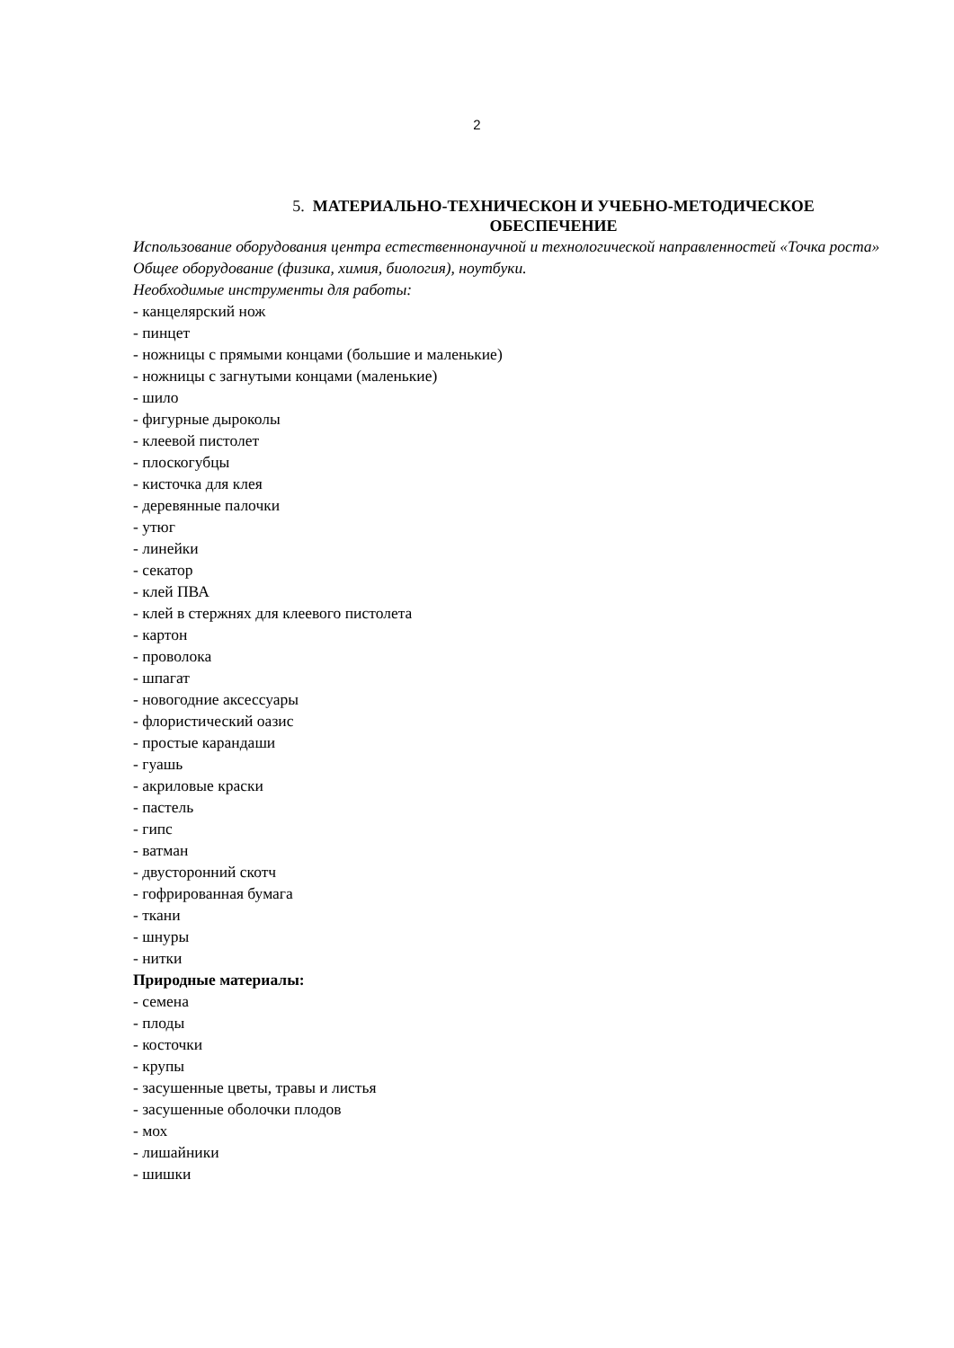2
5. МАТЕРИАЛЬНО-ТЕХНИЧЕСКОН И УЧЕБНО-МЕТОДИЧЕСКОЕ
ОБЕСПЕЧЕНИЕ
Использование оборудования центра естественнонаучной и технологической направленностей «Точка роста» Общее оборудование (физика, химия, биология), ноутбуки.
Необходимые инструменты для работы:
- канцелярский нож
- пинцет
- ножницы с прямыми концами (большие и маленькие)
- ножницы с загнутыми концами (маленькие)
- шило
- фигурные дыроколы
- клеевой пистолет
- плоскогубцы
- кисточка для клея
- деревянные палочки
- утюг
- линейки
- секатор
- клей ПВА
- клей в стержнях для клеевого пистолета
- картон
- проволока
- шпагат
- новогодние аксессуары
- флористический оазис
- простые карандаши
- гуашь
- акриловые краски
- пастель
- гипс
- ватман
- двусторонний скотч
- гофрированная бумага
- ткани
- шнуры
- нитки
Природные материалы:
- семена
- плоды
- косточки
- крупы
- засушенные цветы, травы и листья
- засушенные оболочки плодов
- мох
- лишайники
- шишки